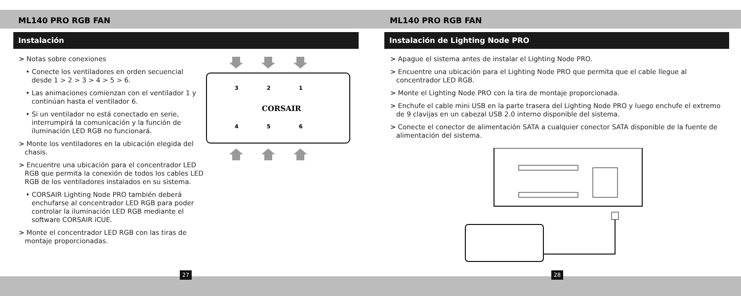ML140 PRO RGB FAN
Instalación
> Notas sobre conexiones
• Conecte los ventiladores en orden secuencial desde 1 > 2 > 3 > 4 > 5 > 6.
• Las animaciones comienzan con el ventilador 1 y continúan hasta el ventilador 6.
• Si un ventilador no está conectado en serie, interrumpirá la comunicación y la función de iluminación LED RGB no funcionará.
> Monte los ventiladores en la ubicación elegida del chasis.
> Encuentre una ubicación para el concentrador LED RGB que permita la conexión de todos los cables LED RGB de los ventiladores instalados en su sistema.
• CORSAIR Lighting Node PRO también deberá enchufarse al concentrador LED RGB para poder controlar la iluminación LED RGB mediante el software CORSAIR iCUE.
> Monte el concentrador LED RGB con las tiras de montaje proporcionadas.
3
2
1
4
5
6
CORSAIR
27
ML140 PRO RGB FAN
Instalación de Lighting Node PRO
> Apague el sistema antes de instalar el Lighting Node PRO.
> Encuentre una ubicación para el Lighting Node PRO que permita que el cable llegue al concentrador LED RGB.
> Monte el Lighting Node PRO con la tira de montaje proporcionada.
> Enchufe el cable mini USB en la parte trasera del Lighting Node PRO y luego enchufe el extremo de 9 clavijas en un cabezal USB 2.0 interno disponible del sistema.
> Conecte el conector de alimentación SATA a cualquier conector SATA disponible de la fuente de alimentación del sistema.
28